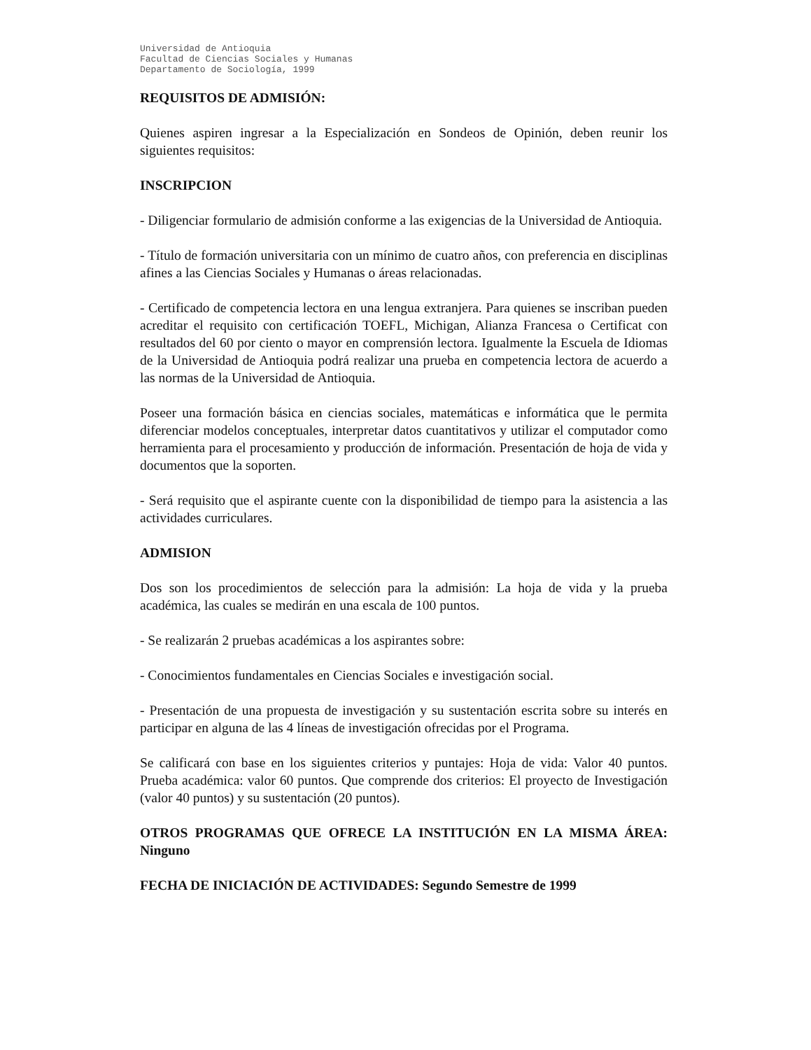Universidad de Antioquia
Facultad de Ciencias Sociales y Humanas
Departamento de Sociología, 1999
REQUISITOS DE ADMISIÓN:
Quienes aspiren ingresar a la Especialización en Sondeos de Opinión, deben reunir los siguientes requisitos:
INSCRIPCION
- Diligenciar formulario de admisión conforme a las exigencias de la Universidad de Antioquia.
- Título de formación universitaria con un mínimo de cuatro años, con preferencia en disciplinas afines a las Ciencias Sociales y Humanas o áreas relacionadas.
- Certificado de competencia lectora en una lengua extranjera. Para quienes se inscriban pueden acreditar el requisito con certificación TOEFL, Michigan, Alianza Francesa o Certificat con resultados del 60 por ciento o mayor en comprensión lectora. Igualmente la Escuela de Idiomas de la Universidad de Antioquia podrá realizar una prueba en competencia lectora de acuerdo a las normas de la Universidad de Antioquia.
Poseer una formación básica en ciencias sociales, matemáticas e informática que le permita diferenciar modelos conceptuales, interpretar datos cuantitativos y utilizar el computador como herramienta para el procesamiento y producción de información. Presentación de hoja de vida y documentos que la soporten.
- Será requisito que el aspirante cuente con la disponibilidad de tiempo para la asistencia a las actividades curriculares.
ADMISION
Dos son los procedimientos de selección para la admisión: La hoja de vida y la prueba académica, las cuales se medirán en una escala de 100 puntos.
- Se realizarán 2 pruebas académicas a los aspirantes sobre:
- Conocimientos fundamentales en Ciencias Sociales e investigación social.
- Presentación de una propuesta de investigación y su sustentación escrita sobre su interés en participar en alguna de las 4 líneas de investigación ofrecidas por el Programa.
Se calificará con base en los siguientes criterios y puntajes: Hoja de vida: Valor 40 puntos. Prueba académica: valor 60 puntos. Que comprende dos criterios: El proyecto de Investigación (valor 40 puntos) y su sustentación (20 puntos).
OTROS PROGRAMAS QUE OFRECE LA INSTITUCIÓN EN LA MISMA ÁREA: Ninguno
FECHA DE INICIACIÓN DE ACTIVIDADES: Segundo Semestre de 1999